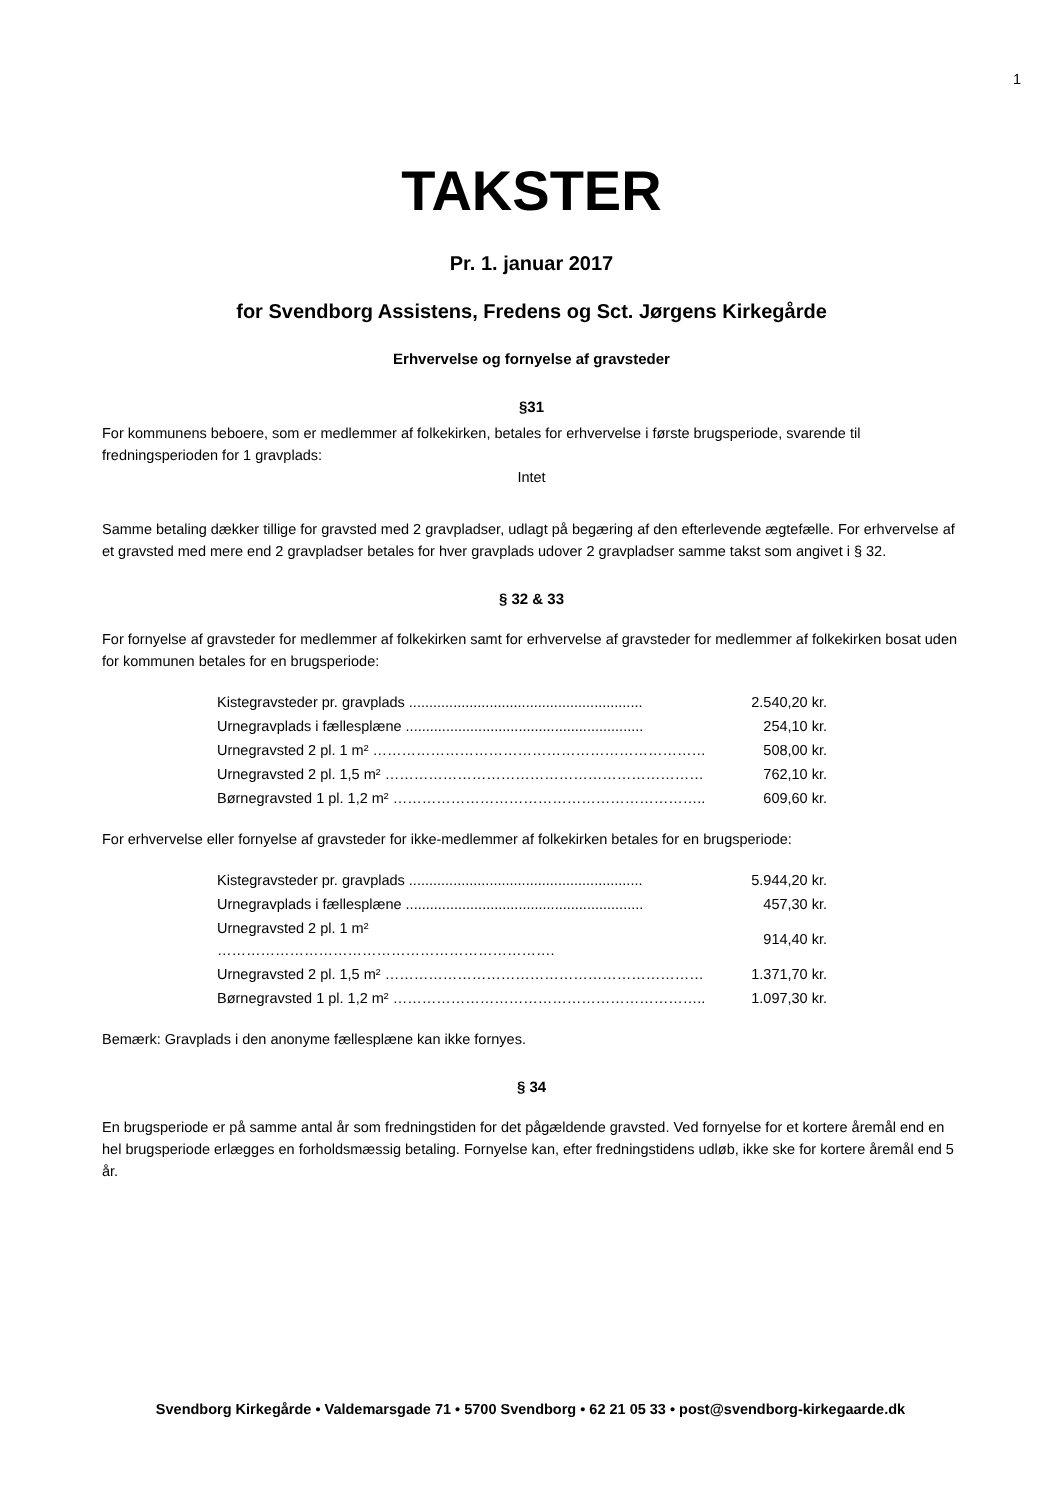1
TAKSTER
Pr. 1. januar 2017
for Svendborg Assistens, Fredens og Sct. Jørgens Kirkegårde
Erhvervelse og fornyelse af gravsteder
§31
For kommunens beboere, som er medlemmer af folkekirken, betales for erhvervelse i første brugsperiode, svarende til fredningsperioden for 1 gravplads:
Intet
Samme betaling dækker tillige for gravsted med 2 gravpladser, udlagt på begæring af den efterlevende ægtefælle. For erhvervelse af et gravsted med mere end 2 gravpladser betales for hver gravplads udover 2 gravpladser samme takst som angivet i § 32.
§ 32 & 33
For fornyelse af gravsteder for medlemmer af folkekirken samt for erhvervelse af gravsteder for medlemmer af folkekirken bosat uden for kommunen betales for en brugsperiode:
| Kistegravsteder pr. gravplads .......................................................... | 2.540,20 kr. |
| Urnegravplads i fællesplæne ........................................................... | 254,10 kr. |
| Urnegravsted 2 pl. 1 m² …………………………………………………………… | 508,00 kr. |
| Urnegravsted 2 pl. 1,5 m² ………………………………………………………… | 762,10 kr. |
| Børnegravsted 1 pl. 1,2 m² ……………………………………………………….. | 609,60 kr. |
For erhvervelse eller fornyelse af gravsteder for ikke-medlemmer af folkekirken betales for en brugsperiode:
| Kistegravsteder pr. gravplads .......................................................... | 5.944,20 kr. |
| Urnegravplads i fællesplæne ........................................................... | 457,30 kr. |
| Urnegravsted 2 pl. 1 m² ……………………………………………………………. | 914,40 kr. |
| Urnegravsted 2 pl. 1,5 m² ………………………………………………………… | 1.371,70 kr. |
| Børnegravsted 1 pl. 1,2 m² ……………………………………………………….. | 1.097,30 kr. |
Bemærk: Gravplads i den anonyme fællesplæne kan ikke fornyes.
§ 34
En brugsperiode er på samme antal år som fredningstiden for det pågældende gravsted. Ved fornyelse for et kortere åremål end en hel brugsperiode erlægges en forholdsmæssig betaling. Fornyelse kan, efter fredningstidens udløb, ikke ske for kortere åremål end 5 år.
Svendborg Kirkegårde • Valdemarsgade 71 • 5700 Svendborg • 62 21 05 33 • post@svendborg-kirkegaarde.dk